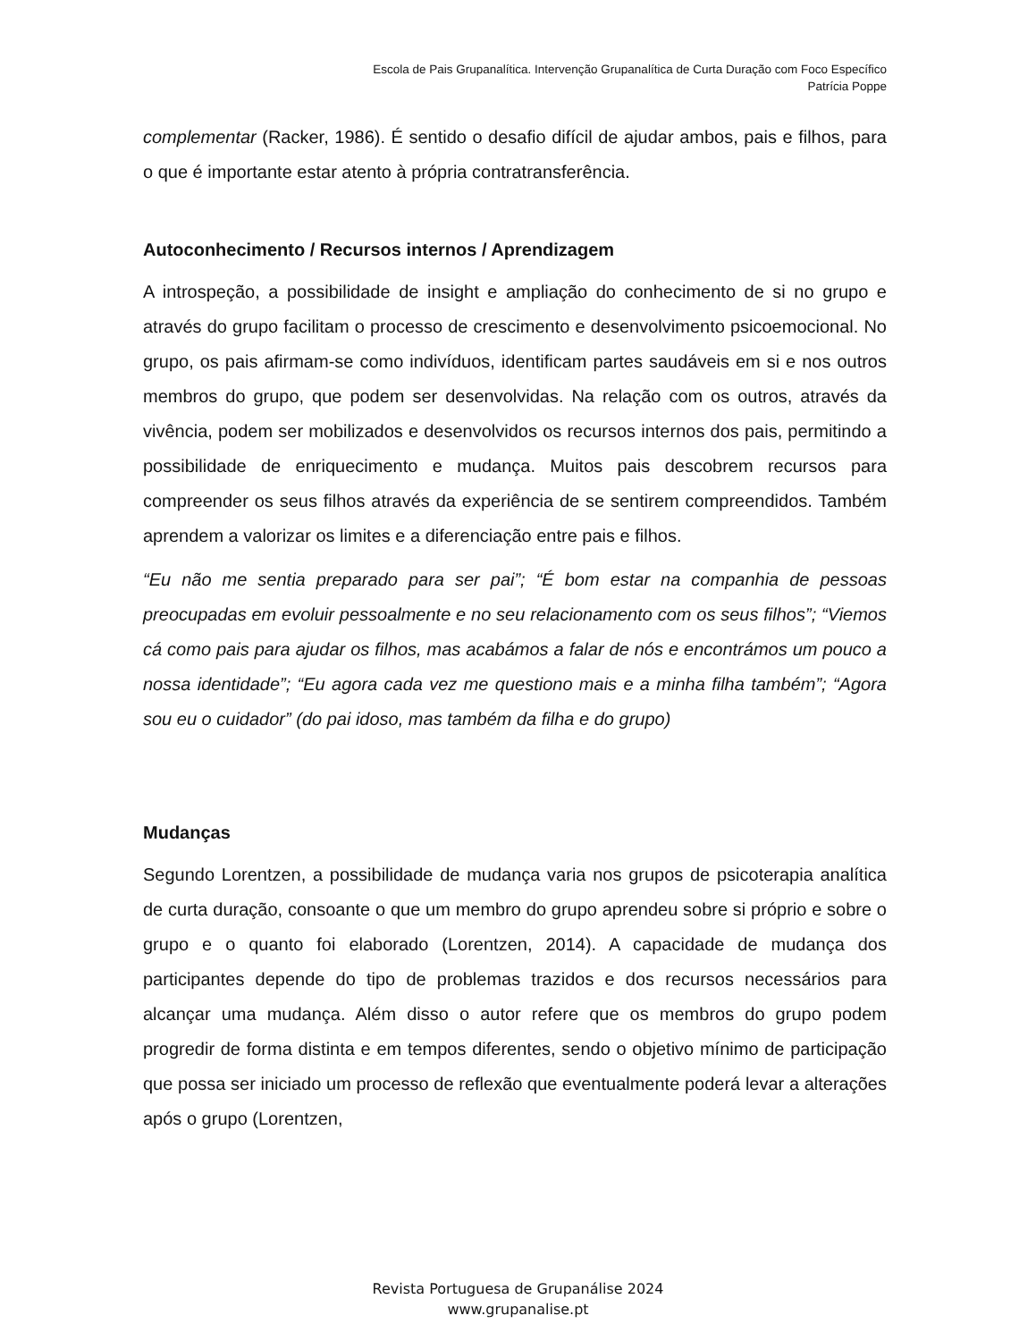Escola de Pais Grupanalítica. Intervenção Grupanalítica de Curta Duração com Foco Específico
Patrícia Poppe
complementar (Racker, 1986). É sentido o desafio difícil de ajudar ambos, pais e filhos, para o que é importante estar atento à própria contratransferência.
Autoconhecimento / Recursos internos / Aprendizagem
A introspeção, a possibilidade de insight e ampliação do conhecimento de si no grupo e através do grupo facilitam o processo de crescimento e desenvolvimento psicoemocional. No grupo, os pais afirmam-se como indivíduos, identificam partes saudáveis em si e nos outros membros do grupo, que podem ser desenvolvidas. Na relação com os outros, através da vivência, podem ser mobilizados e desenvolvidos os recursos internos dos pais, permitindo a possibilidade de enriquecimento e mudança. Muitos pais descobrem recursos para compreender os seus filhos através da experiência de se sentirem compreendidos. Também aprendem a valorizar os limites e a diferenciação entre pais e filhos.
“Eu não me sentia preparado para ser pai”; “É bom estar na companhia de pessoas preocupadas em evoluir pessoalmente e no seu relacionamento com os seus filhos”; “Viemos cá como pais para ajudar os filhos, mas acabámos a falar de nós e encontrámos um pouco a nossa identidade”; “Eu agora cada vez me questiono mais e a minha filha também”; “Agora sou eu o cuidador” (do pai idoso, mas também da filha e do grupo)
Mudanças
Segundo Lorentzen, a possibilidade de mudança varia nos grupos de psicoterapia analítica de curta duração, consoante o que um membro do grupo aprendeu sobre si próprio e sobre o grupo e o quanto foi elaborado (Lorentzen, 2014). A capacidade de mudança dos participantes depende do tipo de problemas trazidos e dos recursos necessários para alcançar uma mudança. Além disso o autor refere que os membros do grupo podem progredir de forma distinta e em tempos diferentes, sendo o objetivo mínimo de participação que possa ser iniciado um processo de reflexão que eventualmente poderá levar a alterações após o grupo (Lorentzen,
Revista Portuguesa de Grupanálise 2024
www.grupanalise.pt